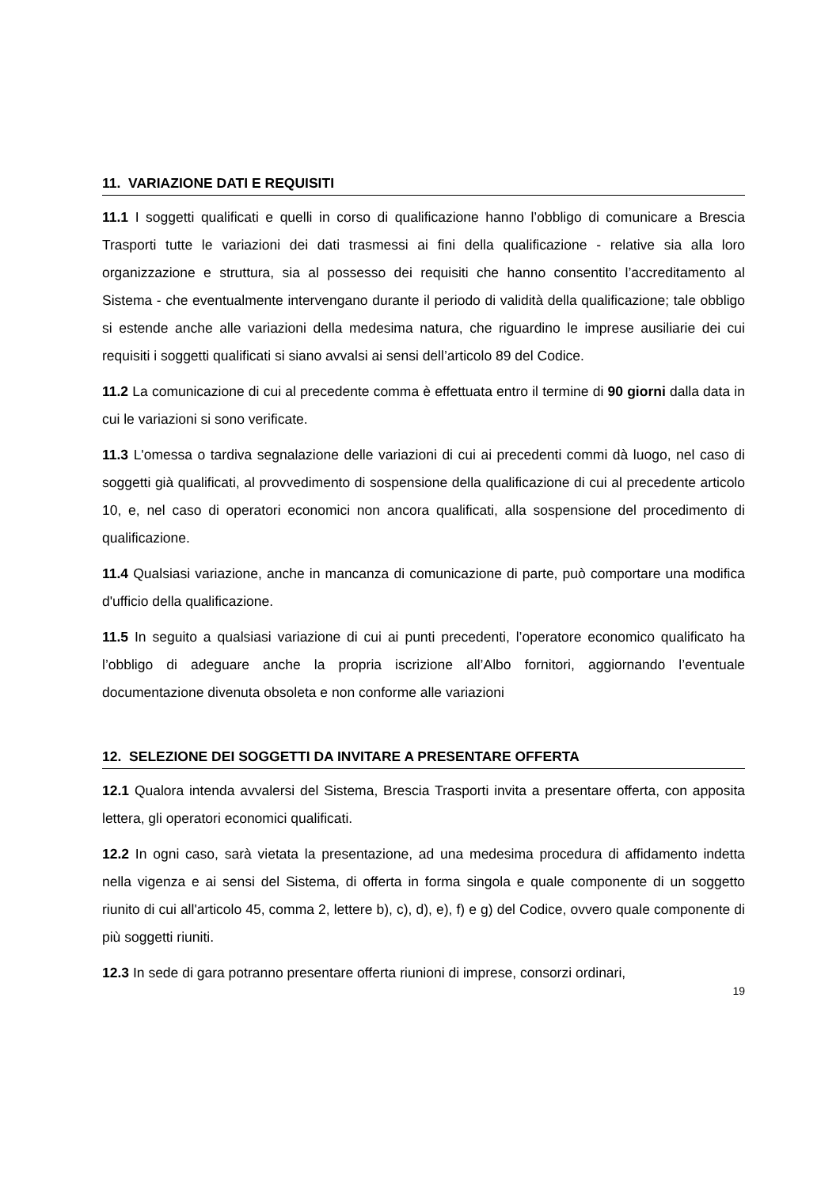11. VARIAZIONE DATI E REQUISITI
11.1 I soggetti qualificati e quelli in corso di qualificazione hanno l’obbligo di comunicare a Brescia Trasporti tutte le variazioni dei dati trasmessi ai fini della qualificazione - relative sia alla loro organizzazione e struttura, sia al possesso dei requisiti che hanno consentito l’accreditamento al Sistema - che eventualmente intervengano durante il periodo di validità della qualificazione; tale obbligo si estende anche alle variazioni della medesima natura, che riguardino le imprese ausiliarie dei cui requisiti i soggetti qualificati si siano avvalsi ai sensi dell’articolo 89 del Codice.
11.2 La comunicazione di cui al precedente comma è effettuata entro il termine di 90 giorni dalla data in cui le variazioni si sono verificate.
11.3 L'omessa o tardiva segnalazione delle variazioni di cui ai precedenti commi dà luogo, nel caso di soggetti già qualificati, al provvedimento di sospensione della qualificazione di cui al precedente articolo 10, e, nel caso di operatori economici non ancora qualificati, alla sospensione del procedimento di qualificazione.
11.4 Qualsiasi variazione, anche in mancanza di comunicazione di parte, può comportare una modifica d'ufficio della qualificazione.
11.5 In seguito a qualsiasi variazione di cui ai punti precedenti, l’operatore economico qualificato ha l’obbligo di adeguare anche la propria iscrizione all’Albo fornitori, aggiornando l’eventuale documentazione divenuta obsoleta e non conforme alle variazioni
12. SELEZIONE DEI SOGGETTI DA INVITARE A PRESENTARE OFFERTA
12.1 Qualora intenda avvalersi del Sistema, Brescia Trasporti invita a presentare offerta, con apposita lettera, gli operatori economici qualificati.
12.2 In ogni caso, sarà vietata la presentazione, ad una medesima procedura di affidamento indetta nella vigenza e ai sensi del Sistema, di offerta in forma singola e quale componente di un soggetto riunito di cui all'articolo 45, comma 2, lettere b), c), d), e), f) e g) del Codice, ovvero quale componente di più soggetti riuniti.
12.3 In sede di gara potranno presentare offerta riunioni di imprese, consorzi ordinari,
19